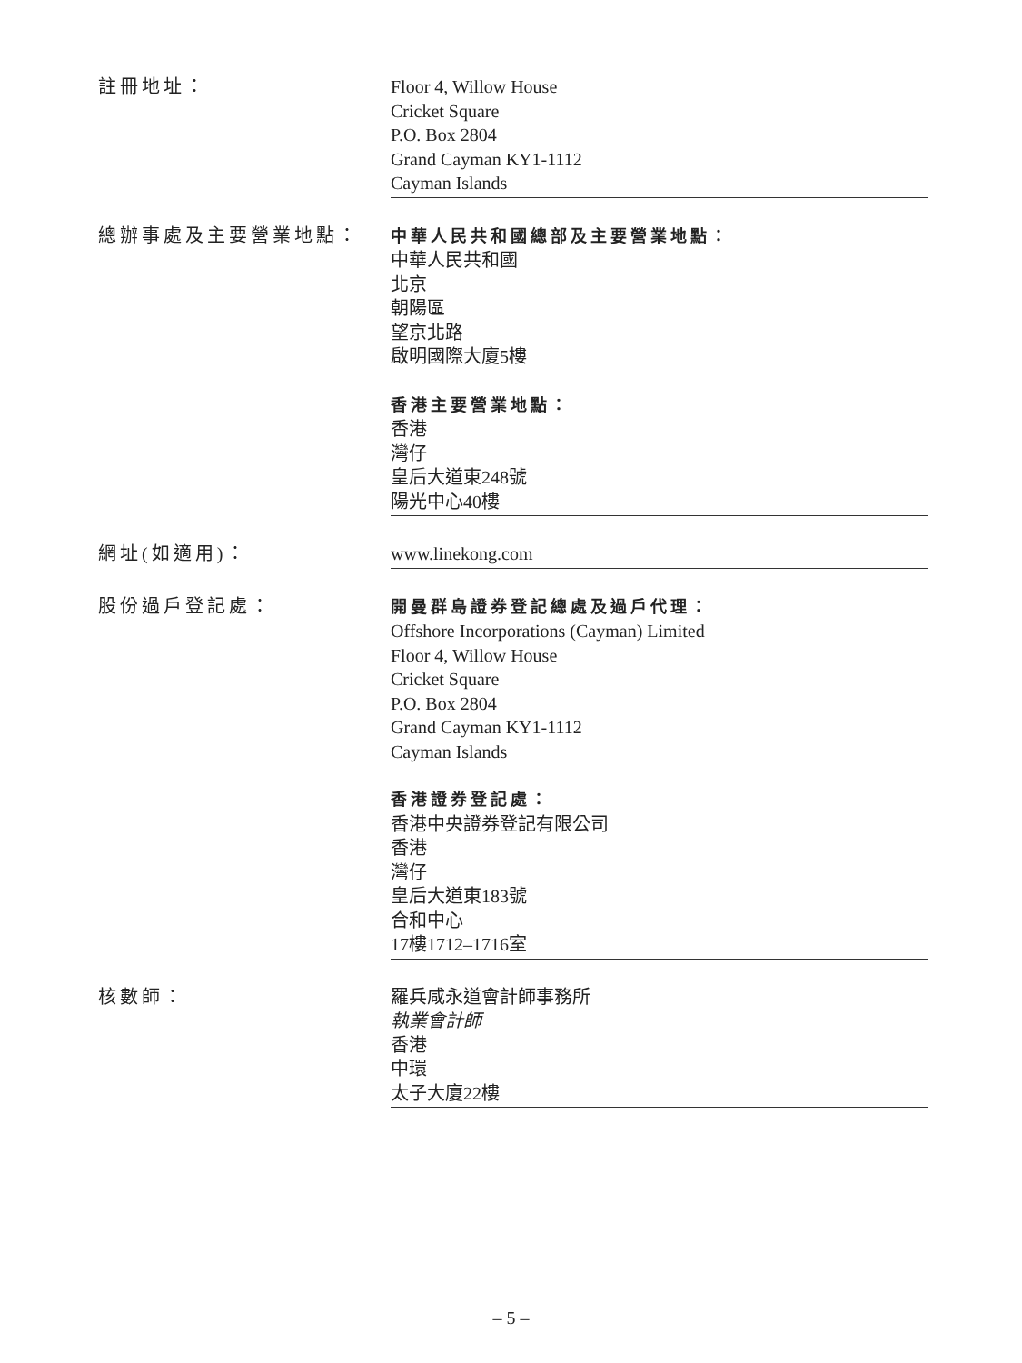註冊地址： Floor 4, Willow House
Cricket Square
P.O. Box 2804
Grand Cayman KY1-1112
Cayman Islands
總辦事處及主要營業地點： 中華人民共和國總部及主要營業地點：
中華人民共和國
北京
朝陽區
望京北路
啟明國際大廈5樓
香港主要營業地點：
香港
灣仔
皇后大道東248號
陽光中心40樓
網址(如適用)： www.linekong.com
股份過戶登記處： 開曼群島證券登記總處及過戶代理：
Offshore Incorporations (Cayman) Limited
Floor 4, Willow House
Cricket Square
P.O. Box 2804
Grand Cayman KY1-1112
Cayman Islands
香港證券登記處：
香港中央證券登記有限公司
香港
灣仔
皇后大道東183號
合和中心
17樓1712–1716室
核數師： 羅兵咸永道會計師事務所
執業會計師
香港
中環
太子大廈22樓
– 5 –